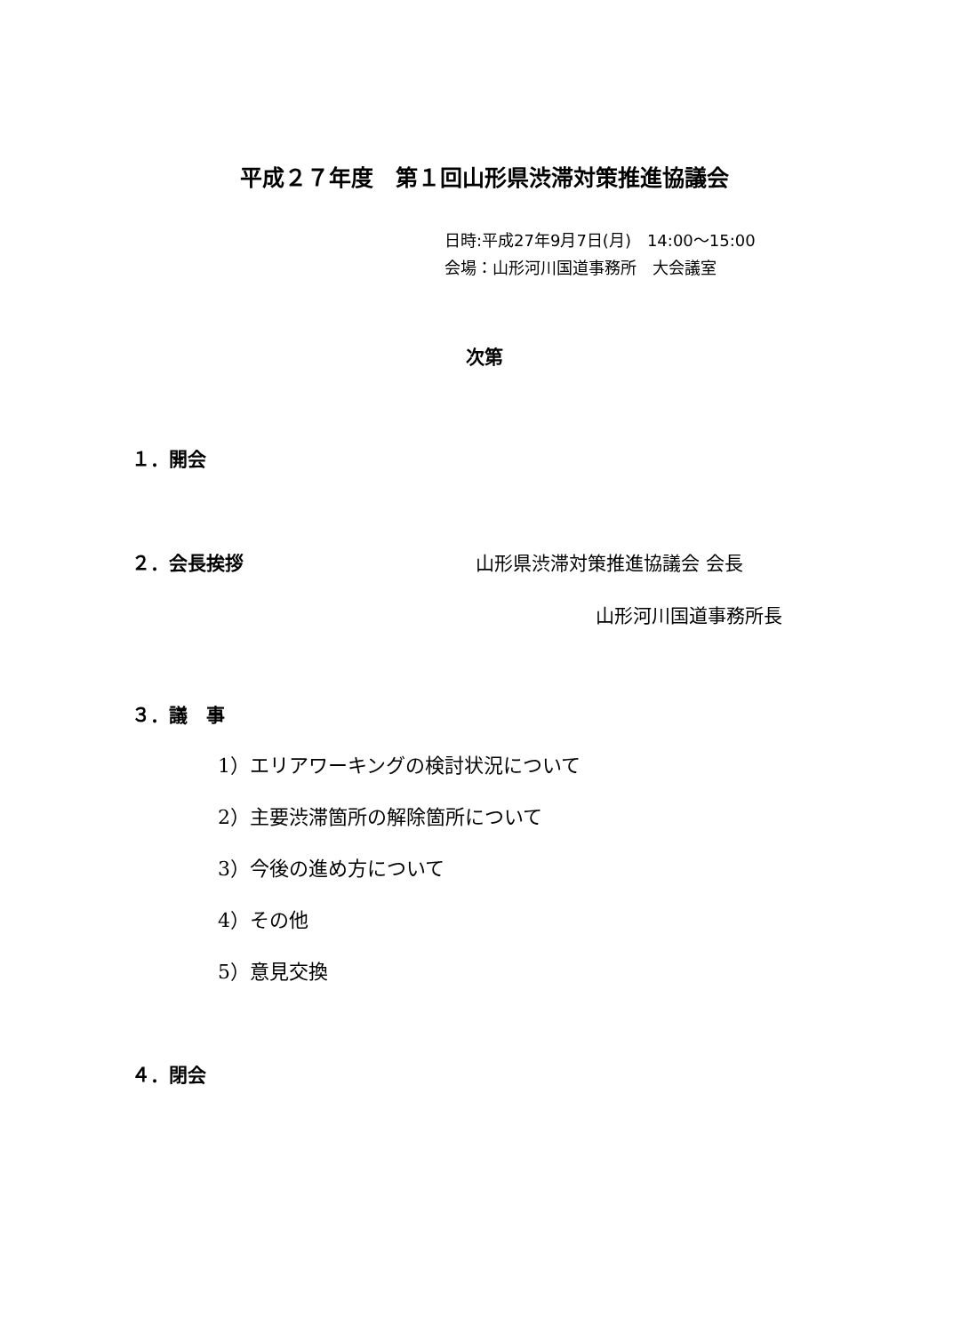平成２７年度　第１回山形県渋滞対策推進協議会
日時:平成27年9月7日(月)　14:00〜15:00
会場：山形河川国道事務所　大会議室
次第
１．開会
２．会長挨拶 山形県渋滞対策推進協議会 会長
山形河川国道事務所長
３．議　事
1）エリアワーキングの検討状況について
2）主要渋滞箇所の解除箇所について
3）今後の進め方について
4）その他
5）意見交換
４．閉会